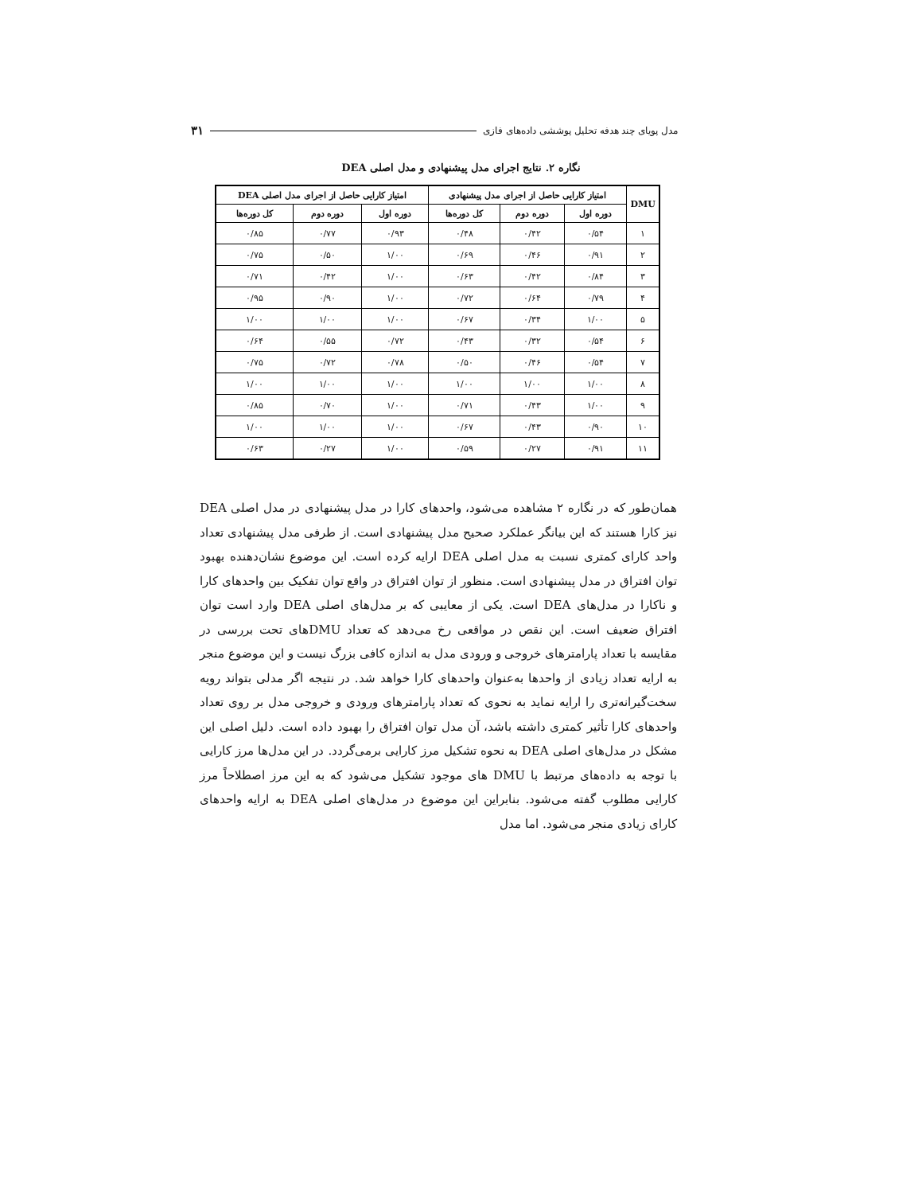مدل پویای چند هدفه تحلیل پوششی داده‌های فازی ۳۱
نگاره ۲. نتایج اجرای مدل پیشنهادی و مدل اصلی DEA
| DMU | امتیاز کارایی حاصل از اجرای مدل پیشنهادی | | | امتیاز کارایی حاصل از اجرای مدل اصلی DEA | | |
| --- | --- | --- | --- | --- | --- | --- |
| | دوره اول | دوره دوم | کل دوره‌ها | دوره اول | دوره دوم | کل دوره‌ها |
| ۱ | ۰/۵۴ | ۰/۴۲ | ۰/۴۸ | ۰/۹۳ | ۰/۷۷ | ۰/۸۵ |
| ۲ | ۰/۹۱ | ۰/۴۶ | ۰/۶۹ | ۱/۰۰ | ۰/۵۰ | ۰/۷۵ |
| ۳ | ۰/۸۴ | ۰/۴۲ | ۰/۶۳ | ۱/۰۰ | ۰/۴۲ | ۰/۷۱ |
| ۴ | ۰/۷۹ | ۰/۶۴ | ۰/۷۲ | ۱/۰۰ | ۰/۹۰ | ۰/۹۵ |
| ۵ | ۱/۰۰ | ۰/۳۴ | ۰/۶۷ | ۱/۰۰ | ۱/۰۰ | ۱/۰۰ |
| ۶ | ۰/۵۴ | ۰/۳۲ | ۰/۴۳ | ۰/۷۲ | ۰/۵۵ | ۰/۶۴ |
| ۷ | ۰/۵۴ | ۰/۴۶ | ۰/۵۰ | ۰/۷۸ | ۰/۷۲ | ۰/۷۵ |
| ۸ | ۱/۰۰ | ۱/۰۰ | ۱/۰۰ | ۱/۰۰ | ۱/۰۰ | ۱/۰۰ |
| ۹ | ۱/۰۰ | ۰/۴۳ | ۰/۷۱ | ۱/۰۰ | ۰/۷۰ | ۰/۸۵ |
| ۱۰ | ۰/۹۰ | ۰/۴۳ | ۰/۶۷ | ۱/۰۰ | ۱/۰۰ | ۱/۰۰ |
| ۱۱ | ۰/۹۱ | ۰/۲۷ | ۰/۵۹ | ۱/۰۰ | ۰/۲۷ | ۰/۶۳ |
همان‌طور که در نگاره ۲ مشاهده می‌شود، واحدهای کارا در مدل پیشنهادی در مدل اصلی DEA نیز کارا هستند که این بیانگر عملکرد صحیح مدل پیشنهادی است. از طرفی مدل پیشنهادی تعداد واحد کارای کمتری نسبت به مدل اصلی DEA ارایه کرده است. این موضوع نشان‌دهنده بهبود توان افتراق در مدل پیشنهادی است. منظور از توان افتراق در واقع توان تفکیک بین واحدهای کارا و ناکارا در مدل‌های DEA است. یکی از معایبی که بر مدل‌های اصلی DEA وارد است توان افتراق ضعیف است. این نقص در مواقعی رخ می‌دهد که تعداد DMUهای تحت بررسی در مقایسه با تعداد پارامترهای خروجی و ورودی مدل به اندازه کافی بزرگ نیست و این موضوع منجر به ارایه تعداد زیادی از واحدها به‌عنوان واحدهای کارا خواهد شد. در نتیجه اگر مدلی بتواند رویه سخت‌گیرانه‌تری را ارایه نماید به نحوی که تعداد پارامترهای ورودی و خروجی مدل بر روی تعداد واحدهای کارا تأثیر کمتری داشته باشد، آن مدل توان افتراق را بهبود داده است. دلیل اصلی این مشکل در مدل‌های اصلی DEA به نحوه تشکیل مرز کارایی برمی‌گردد. در این مدل‌ها مرز کارایی با توجه به داده‌های مرتبط با DMU های موجود تشکیل می‌شود که به این مرز اصطلاحاً مرز کارایی مطلوب گفته می‌شود. بنابراین این موضوع در مدل‌های اصلی DEA به ارایه واحدهای کارای زیادی منجر می‌شود. اما مدل